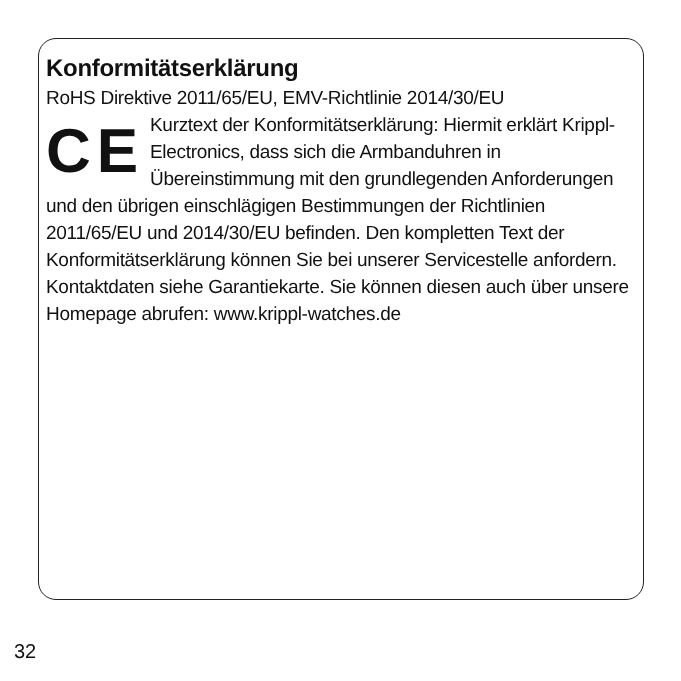Konformitätserklärung
RoHS Direktive 2011/65/EU, EMV-Richtlinie 2014/30/EU
CE
Kurztext der Konformitätserklärung: Hier­mit erklärt Krippl-Electronics, dass sich die Armbanduhren in Übereinstimmung mit den grundlegenden Anforderungen und den übrigen einschlägi­gen Bestimmungen der Richtlinien
2011/65/EU und 2014/30/EU befinden. Den kompletten Text der Konformitätserklärung können Sie bei unserer Service­stelle anfordern. Kontaktdaten siehe Garantiekarte. Sie können diesen auch über unsere Homepage abrufen: www.krippl-watches.de
32